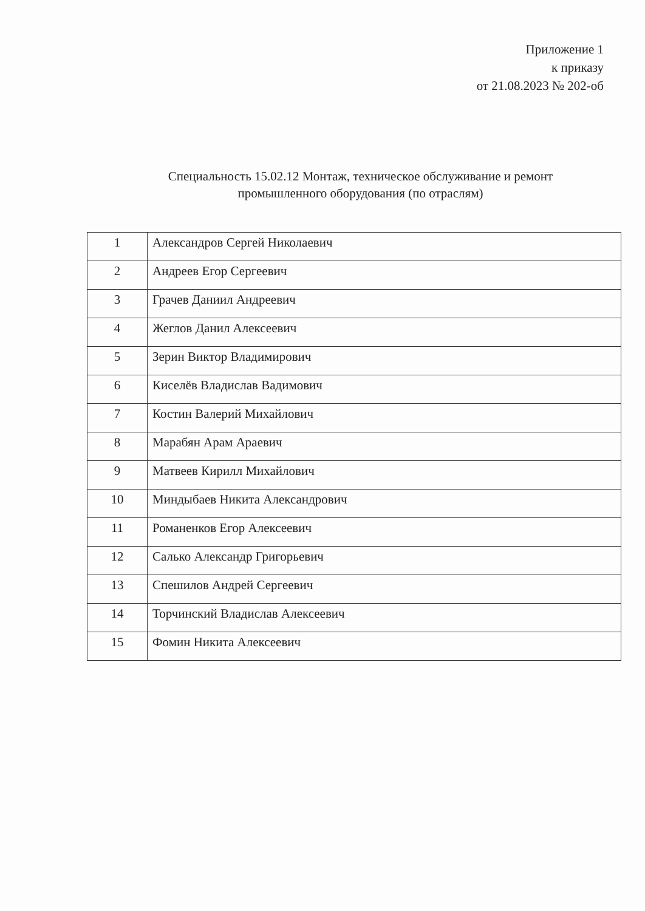Приложение 1
к приказу
от 21.08.2023 № 202-об
Специальность 15.02.12 Монтаж, техническое обслуживание и ремонт
промышленного оборудования (по отраслям)
| 1 | Александров Сергей Николаевич |
| 2 | Андреев Егор Сергеевич |
| 3 | Грачев Даниил Андреевич |
| 4 | Жеглов Данил Алексеевич |
| 5 | Зерин Виктор Владимирович |
| 6 | Киселёв Владислав Вадимович |
| 7 | Костин Валерий Михайлович |
| 8 | Марабян Арам Араевич |
| 9 | Матвеев Кирилл Михайлович |
| 10 | Миндыбаев Никита Александрович |
| 11 | Романенков Егор Алексеевич |
| 12 | Салько Александр Григорьевич |
| 13 | Спешилов Андрей Сергеевич |
| 14 | Торчинский Владислав Алексеевич |
| 15 | Фомин Никита Алексеевич |